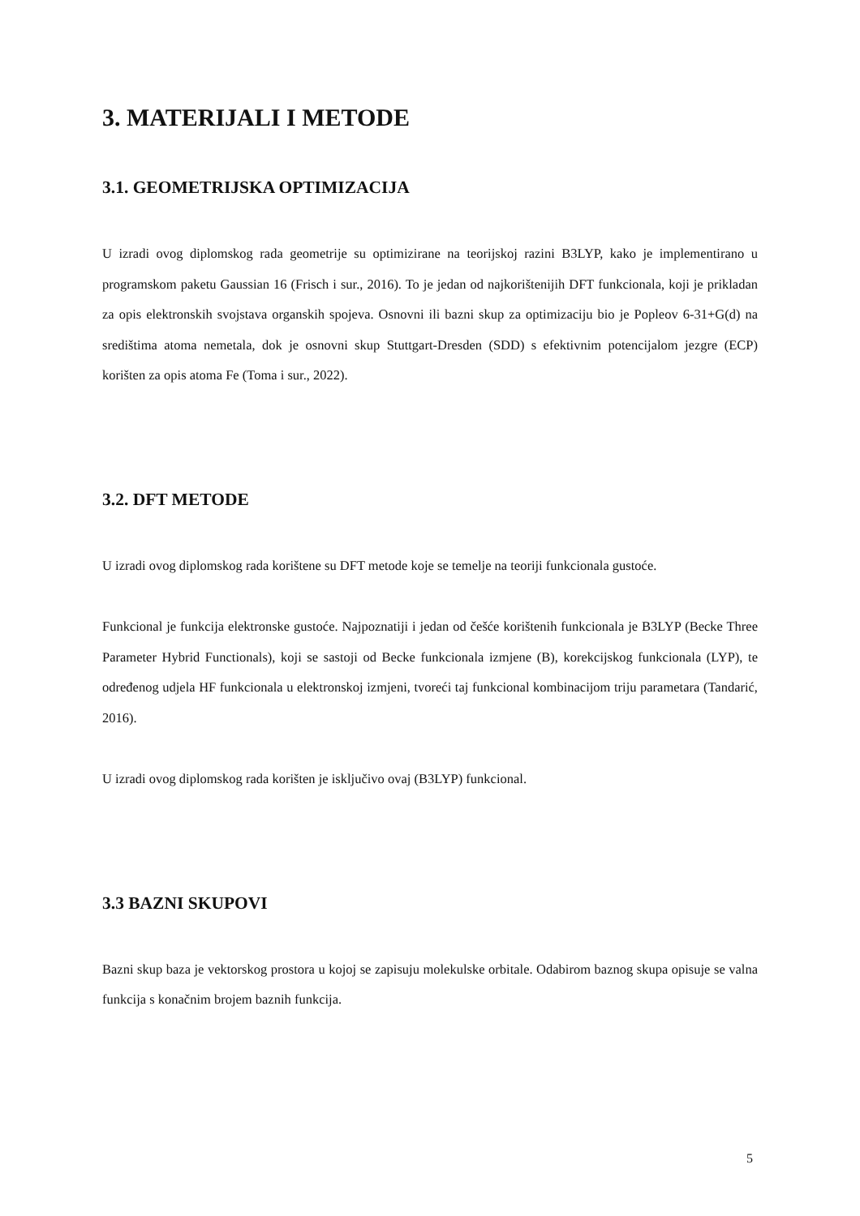3. MATERIJALI I METODE
3.1. GEOMETRIJSKA OPTIMIZACIJA
U izradi ovog diplomskog rada geometrije su optimizirane na teorijskoj razini B3LYP, kako je implementirano u programskom paketu Gaussian 16 (Frisch i sur., 2016). To je jedan od najkorištenijih DFT funkcionala, koji je prikladan za opis elektronskih svojstava organskih spojeva. Osnovni ili bazni skup za optimizaciju bio je Popleov 6-31+G(d) na središtima atoma nemetala, dok je osnovni skup Stuttgart-Dresden (SDD) s efektivnim potencijalom jezgre (ECP) korišten za opis atoma Fe (Toma i sur., 2022).
3.2. DFT METODE
U izradi ovog diplomskog rada korištene su DFT metode koje se temelje na teoriji funkcionala gustoće.
Funkcional je funkcija elektronske gustoće. Najpoznatiji i jedan od češće korištenih funkcionala je B3LYP (Becke Three Parameter Hybrid Functionals), koji se sastoji od Becke funkcionala izmjene (B), korekcijskog funkcionala (LYP), te određenog udjela HF funkcionala u elektronskoj izmjeni, tvoreći taj funkcional kombinacijom triju parametara (Tandarić, 2016).
U izradi ovog diplomskog rada korišten je isključivo ovaj (B3LYP) funkcional.
3.3 BAZNI SKUPOVI
Bazni skup baza je vektorskog prostora u kojoj se zapisuju molekulske orbitale. Odabirom baznog skupa opisuje se valna funkcija s konačnim brojem baznih funkcija.
5